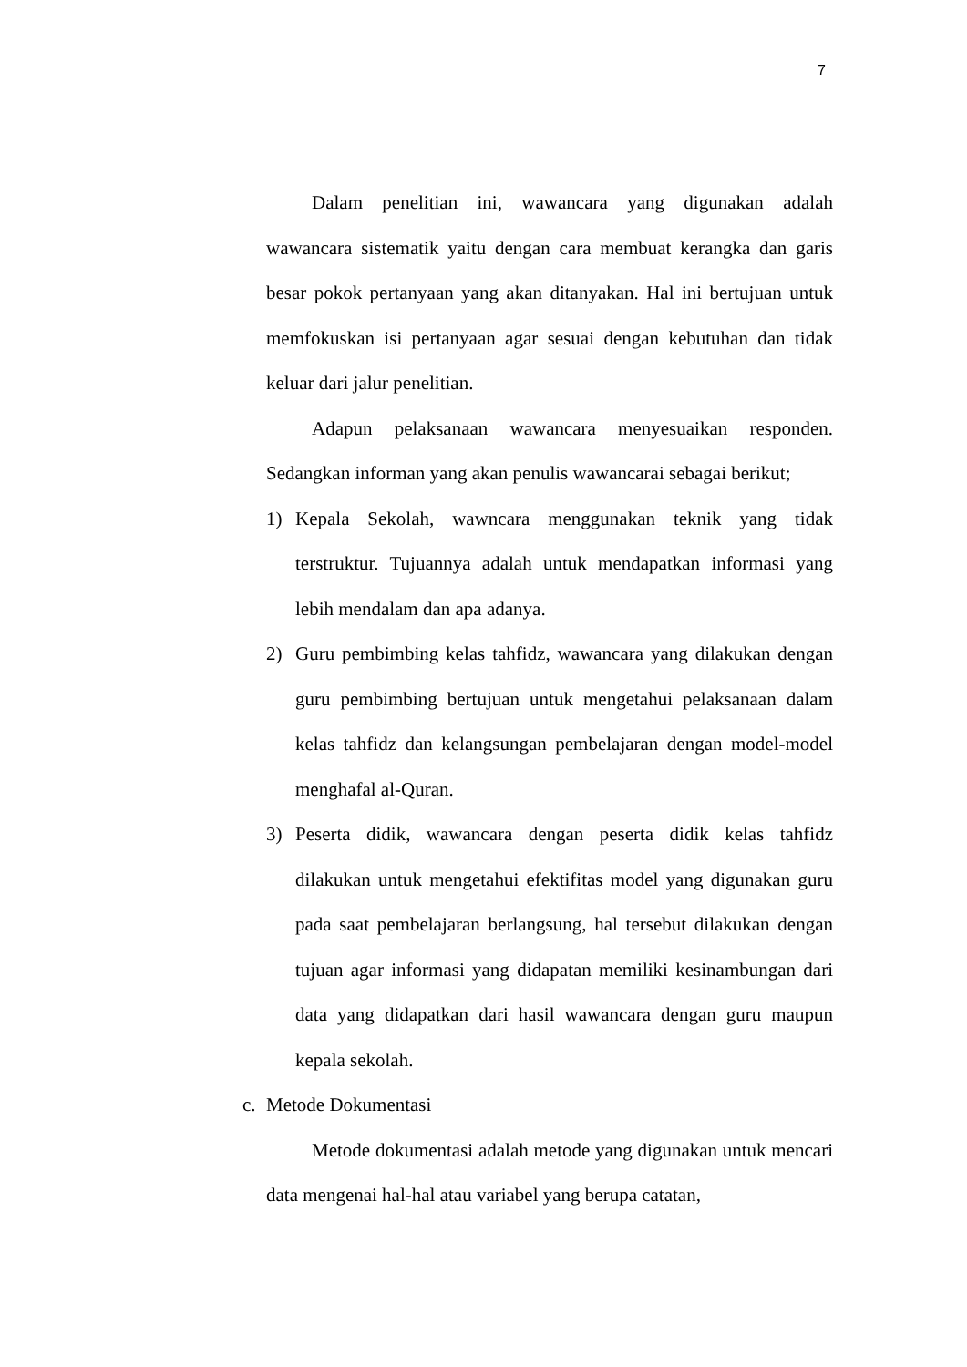7
Dalam penelitian ini, wawancara yang digunakan adalah wawancara sistematik yaitu dengan cara membuat kerangka dan garis besar pokok pertanyaan yang akan ditanyakan. Hal ini bertujuan untuk memfokuskan isi pertanyaan agar sesuai dengan kebutuhan dan tidak keluar dari jalur penelitian.
Adapun pelaksanaan wawancara menyesuaikan responden. Sedangkan informan yang akan penulis wawancarai sebagai berikut;
1) Kepala Sekolah, wawncara menggunakan teknik yang tidak terstruktur. Tujuannya adalah untuk mendapatkan informasi yang lebih mendalam dan apa adanya.
2) Guru pembimbing kelas tahfidz, wawancara yang dilakukan dengan guru pembimbing bertujuan untuk mengetahui pelaksanaan dalam kelas tahfidz dan kelangsungan pembelajaran dengan model-model menghafal al-Quran.
3) Peserta didik, wawancara dengan peserta didik kelas tahfidz dilakukan untuk mengetahui efektifitas model yang digunakan guru pada saat pembelajaran berlangsung, hal tersebut dilakukan dengan tujuan agar informasi yang didapatan memiliki kesinambungan dari data yang didapatkan dari hasil wawancara dengan guru maupun kepala sekolah.
c. Metode Dokumentasi
Metode dokumentasi adalah metode yang digunakan untuk mencari data mengenai hal-hal atau variabel yang berupa catatan,